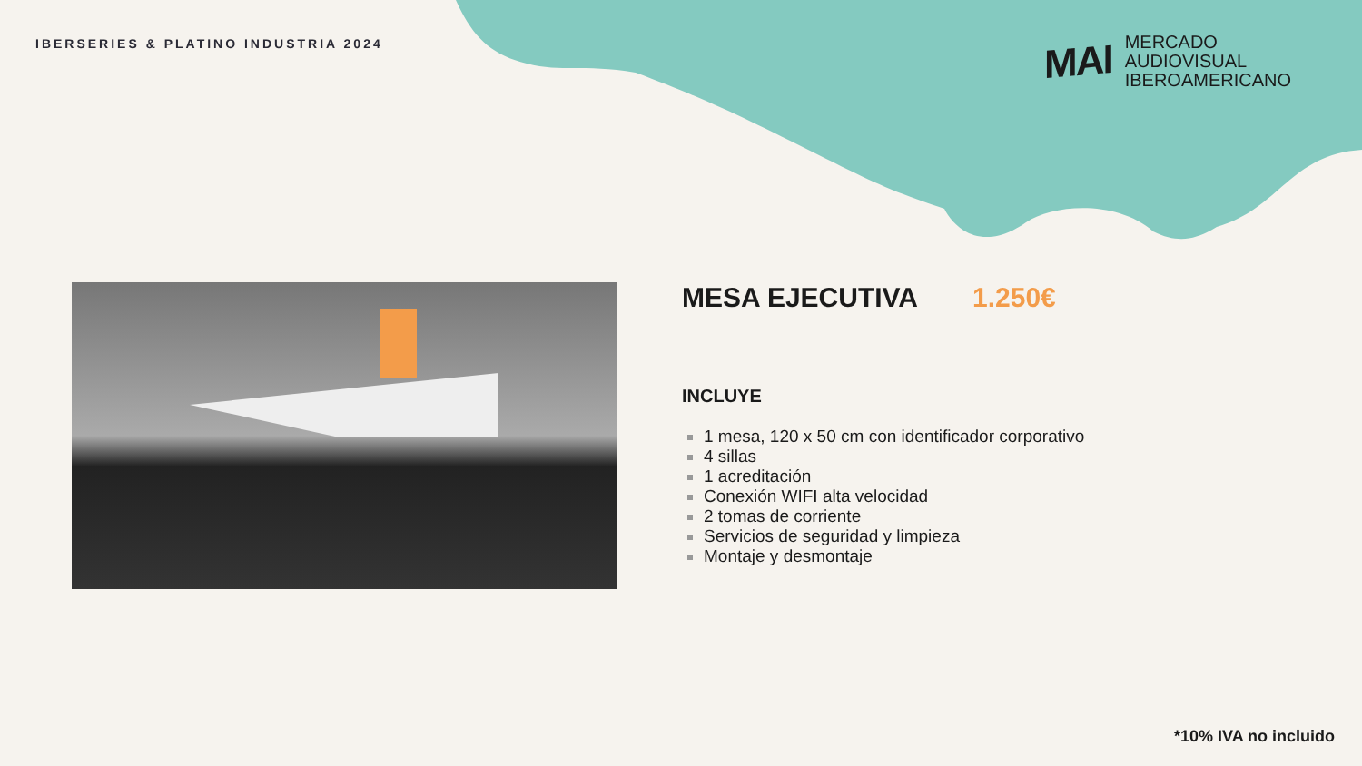IBERSERIES & PLATINO INDUSTRIA 2024
MAI
MERCADO
AUDIOVISUAL
IBEROAMERICANO
MESA EJECUTIVA 1.250€
INCLUYE
1 mesa, 120 x 50 cm con identificador corporativo
4 sillas
1 acreditación
Conexión WIFI alta velocidad
2 tomas de corriente
Servicios de seguridad y limpieza
Montaje y desmontaje
*10% IVA no incluido